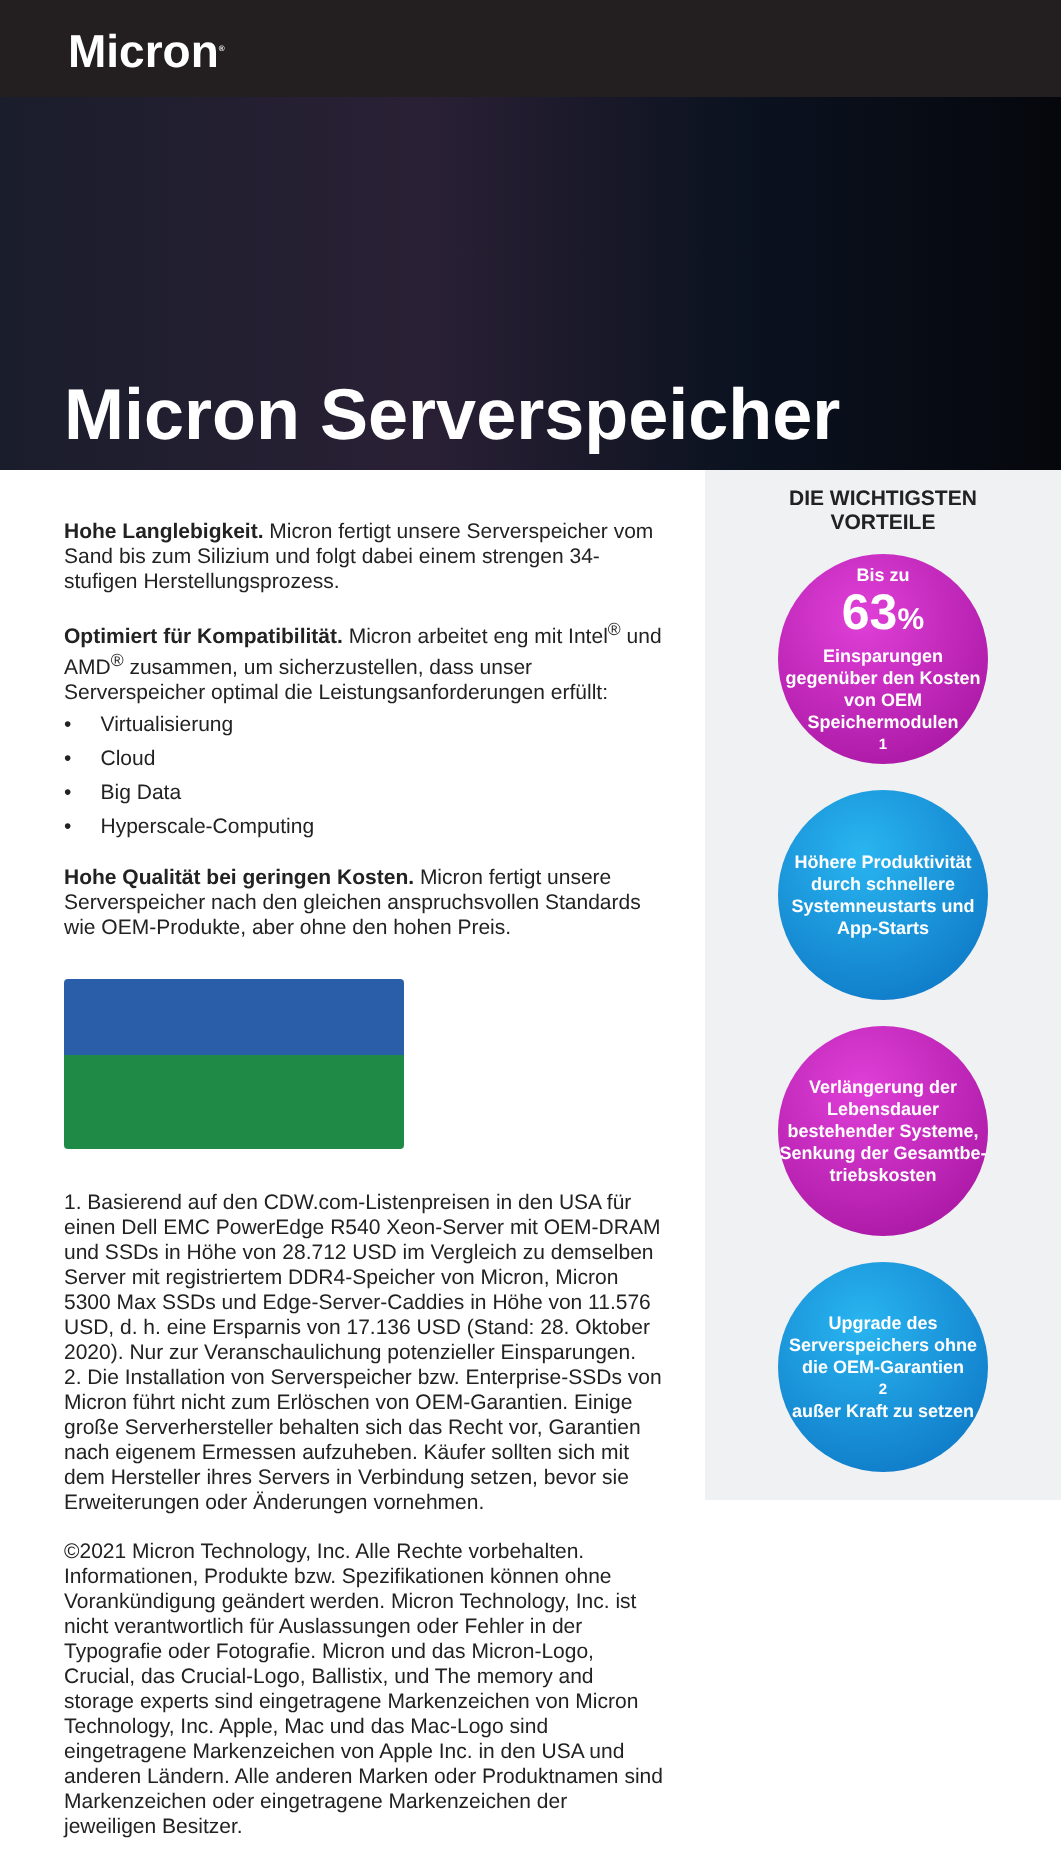Micron<sup>®</sup>
Micron Serverspeicher
Hohe Langlebigkeit. Micron fertigt unsere Serverspeicher vom Sand bis zum Silizium und folgt dabei einem strengen 34-stufigen Herstellungsprozess.
Optimiert für Kompatibilität. Micron arbeitet eng mit Intel<sup>®</sup> und AMD<sup>®</sup> zusammen, um sicherzustellen, dass unser Serverspeicher optimal die Leistungsanforderungen erfüllt:
• Virtualisierung
• Cloud
• Big Data
• Hyperscale-Computing
Hohe Qualität bei geringen Kosten. Micron fertigt unsere Serverspeicher nach den gleichen anspruchsvollen Standards wie OEM-Produkte, aber ohne den hohen Preis.
1. Basierend auf den CDW.com-Listenpreisen in den USA für einen Dell EMC PowerEdge R540 Xeon-Server mit OEM-DRAM und SSDs in Höhe von 28.712 USD im Vergleich zu demselben Server mit registriertem DDR4-Speicher von Micron, Micron 5300 Max SSDs und Edge-Server-Caddies in Höhe von 11.576 USD, d. h. eine Ersparnis von 17.136 USD (Stand: 28. Oktober 2020). Nur zur Veranschaulichung potenzieller Einsparungen.
2. Die Installation von Serverspeicher bzw. Enterprise-SSDs von Micron führt nicht zum Erlöschen von OEM-Garantien. Einige große Serverhersteller behalten sich das Recht vor, Garantien nach eigenem Ermessen aufzuheben. Käufer sollten sich mit dem Hersteller ihres Servers in Verbindung setzen, bevor sie Erweiterungen oder Änderungen vornehmen.
©2021 Micron Technology, Inc. Alle Rechte vorbehalten. Informationen, Produkte bzw. Spezifikationen können ohne Vorankündigung geändert werden. Micron Technology, Inc. ist nicht verantwortlich für Auslassungen oder Fehler in der Typografie oder Fotografie. Micron und das Micron-Logo, Crucial, das Crucial-Logo, Ballistix, und The memory and storage experts sind eingetragene Markenzeichen von Micron Technology, Inc. Apple, Mac und das Mac-Logo sind eingetragene Markenzeichen von Apple Inc. in den USA und anderen Ländern. Alle anderen Marken oder Produktnamen sind Markenzeichen oder eingetragene Markenzeichen der jeweiligen Besitzer.
DIE WICHTIGSTEN
VORTEILE
Bis zu
63%
Einsparungen gegenüber den Kosten von OEM Speichermodulen<sup>1</sup>
Höhere Produktivität durch schnellere Systemneustarts und App-Starts
Verlängerung der Lebensdauer bestehender Systeme, Senkung der Gesamtbe-triebskosten
Upgrade des Serverspeichers ohne die OEM-Garantien<sup>2</sup> außer Kraft zu setzen